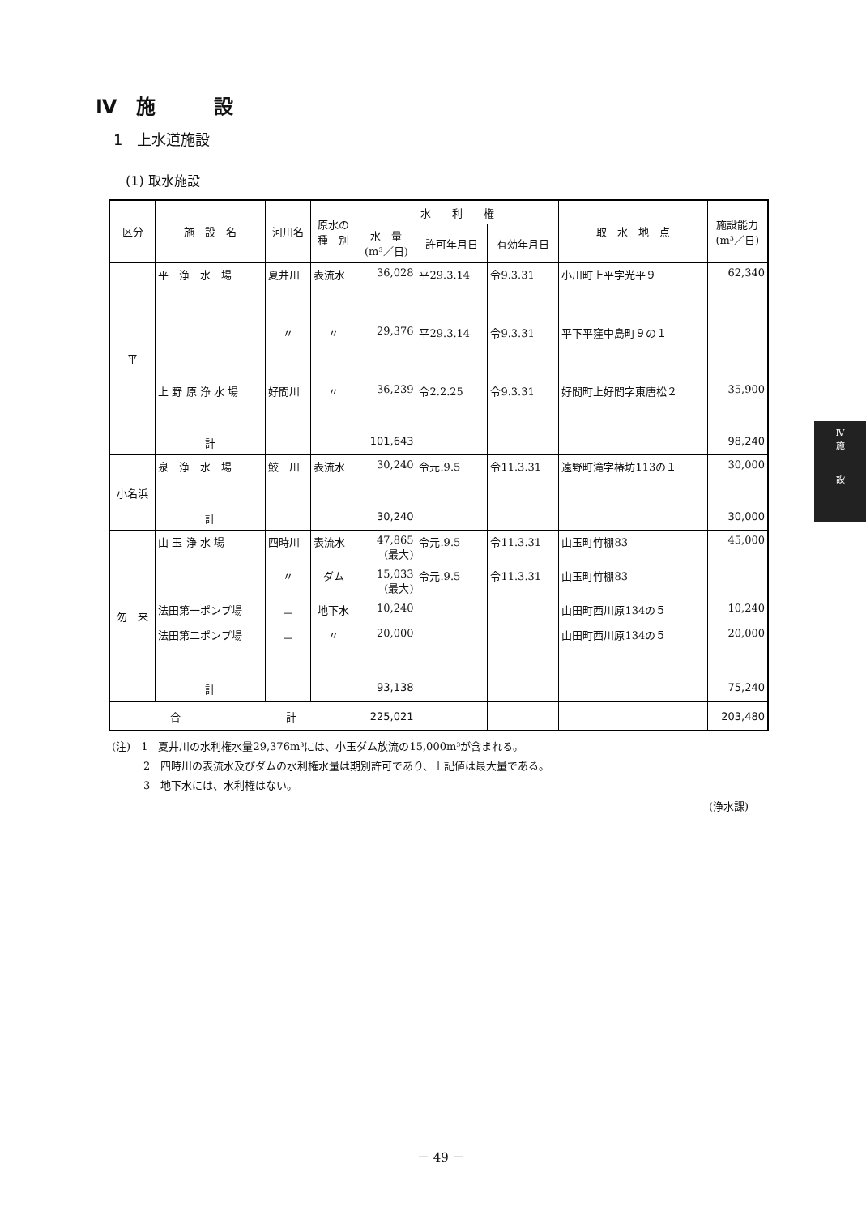Ⅳ　施　　　設
1　上水道施設
(1) 取水施設
| 区分 | 施 設 名 | 河川名 | 原水の 種 別 | 水 利 権 | | | 取 水 地 点 | 施設能力 (m³／日) |
| --- | --- | --- | --- | --- | --- | --- | --- | --- |
| | | | | 水 量 (m³／日) | 許可年月日 | 有効年月日 | | |
| 平 | 平 浄 水 場 | 夏井川 | 表流水 | 36,028 | 平29.3.14 | 令9.3.31 | 小川町上平字光平９ | 62,340 |
| | | 〃 | 〃 | 29,376 | 平29.3.14 | 令9.3.31 | 平下平窪中島町９の１ | |
| | 上 野 原 浄 水 場 | 好間川 | 〃 | 36,239 | 令2.2.25 | 令9.3.31 | 好間町上好間字東唐松２ | 35,900 |
| | 計 | | | 101,643 | | | | 98,240 |
| 小名浜 | 泉 浄 水 場 | 鮫 川 | 表流水 | 30,240 | 令元.9.5 | 令11.3.31 | 遠野町滝字椿坊113の１ | 30,000 |
| | 計 | | | 30,240 | | | | 30,000 |
| 勿 来 | 山 玉 浄 水 場 | 四時川 | 表流水 | 47,865 (最大) | 令元.9.5 | 令11.3.31 | 山玉町竹棚83 | 45,000 |
| | | 〃 | ダム | 15,033 (最大) | 令元.9.5 | 令11.3.31 | 山玉町竹棚83 | |
| | 法田第一ポンプ場 | － | 地下水 | 10,240 | | | 山田町西川原134の５ | 10,240 |
| | 法田第二ポンプ場 | － | 〃 | 20,000 | | | 山田町西川原134の５ | 20,000 |
| | 計 | | | 93,138 | | | | 75,240 |
| 合 計 | | | | 225,021 | | | | 203,480 |
(注)　1　夏井川の水利権水量29,376m³には、小玉ダム放流の15,000m³が含まれる。
　　　2　四時川の表流水及びダムの水利権水量は期別許可であり、上記値は最大量である。
　　　3　地下水には、水利権はない。
(浄水課)
Ⅳ
施
設
－ 49 －